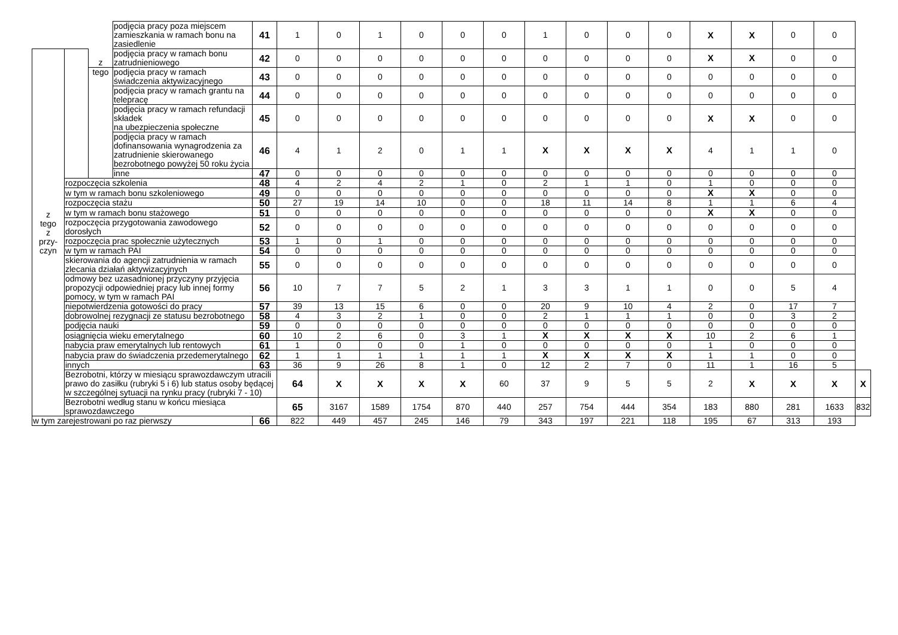| | | z | podjęcia pracy poza miejscem zamieszkania w ramach bonu na zasiedlenie | 41 | 1 | 0 | 1 | 0 | 0 | 0 | 1 | 0 | 0 | 0 | X | X | 0 | 0 | |
| z tego z przy- czyn | | | podjęcia pracy w ramach bonu zatrudnieniowego | 42 | 0 | 0 | 0 | 0 | 0 | 0 | 0 | 0 | 0 | 0 | X | X | 0 | 0 | |
| | | tego | podjęcia pracy w ramach świadczenia aktywizacyjnego | 43 | 0 | 0 | 0 | 0 | 0 | 0 | 0 | 0 | 0 | 0 | 0 | 0 | 0 | 0 | |
| | | | podjęcia pracy w ramach grantu na telepracę | 44 | 0 | 0 | 0 | 0 | 0 | 0 | 0 | 0 | 0 | 0 | 0 | 0 | 0 | 0 | |
| | | | podjęcia pracy w ramach refundacji składek na ubezpieczenia społeczne | 45 | 0 | 0 | 0 | 0 | 0 | 0 | 0 | 0 | 0 | 0 | X | X | 0 | 0 | |
| | | | podjęcia pracy w ramach dofinansowania wynagrodzenia za zatrudnienie skierowanego bezrobotnego powyżej 50 roku życia | 46 | 4 | 1 | 2 | 0 | 1 | 1 | X | X | X | X | 4 | 1 | 1 | 0 | |
| | | | inne | 47 | 0 | 0 | 0 | 0 | 0 | 0 | 0 | 0 | 0 | 0 | 0 | 0 | 0 | 0 | |
| | rozpoczęcia szkolenia | | | 48 | 4 | 2 | 4 | 2 | 1 | 0 | 2 | 1 | 1 | 0 | 1 | 0 | 0 | 0 | |
| | w tym w ramach bonu szkoleniowego | | | 49 | 0 | 0 | 0 | 0 | 0 | 0 | 0 | 0 | 0 | 0 | X | X | 0 | 0 | |
| | rozpoczęcia stażu | | | 50 | 27 | 19 | 14 | 10 | 0 | 0 | 18 | 11 | 14 | 8 | 1 | 1 | 6 | 4 | |
| | w tym w ramach bonu stażowego | | | 51 | 0 | 0 | 0 | 0 | 0 | 0 | 0 | 0 | 0 | 0 | X | X | 0 | 0 | |
| | rozpoczęcia przygotowania zawodowego dorosłych | | | 52 | 0 | 0 | 0 | 0 | 0 | 0 | 0 | 0 | 0 | 0 | 0 | 0 | 0 | 0 | |
| | rozpoczęcia prac społecznie użytecznych | | | 53 | 1 | 0 | 1 | 0 | 0 | 0 | 0 | 0 | 0 | 0 | 0 | 0 | 0 | 0 | |
| | w tym w ramach PAI | | | 54 | 0 | 0 | 0 | 0 | 0 | 0 | 0 | 0 | 0 | 0 | 0 | 0 | 0 | 0 | |
| | skierowania do agencji zatrudnienia w ramach zlecania działań aktywizacyjnych | | | 55 | 0 | 0 | 0 | 0 | 0 | 0 | 0 | 0 | 0 | 0 | 0 | 0 | 0 | 0 | |
| | odmowy bez uzasadnionej przyczyny przyjęcia propozycji odpowiedniej pracy lub innej formy pomocy, w tym w ramach PAI | | | 56 | 10 | 7 | 7 | 5 | 2 | 1 | 3 | 3 | 1 | 1 | 0 | 0 | 5 | 4 | |
| | niepotwierdzenia gotowości do pracy | | | 57 | 39 | 13 | 15 | 6 | 0 | 0 | 20 | 9 | 10 | 4 | 2 | 0 | 17 | 7 | |
| | dobrowolnej rezygnacji ze statusu bezrobotnego | | | 58 | 4 | 3 | 2 | 1 | 0 | 0 | 2 | 1 | 1 | 1 | 0 | 0 | 3 | 2 | |
| | podjęcia nauki | | | 59 | 0 | 0 | 0 | 0 | 0 | 0 | 0 | 0 | 0 | 0 | 0 | 0 | 0 | 0 | |
| | osiągnięcia wieku emerytalnego | | | 60 | 10 | 2 | 6 | 0 | 3 | 1 | X | X | X | X | 10 | 2 | 6 | 1 | |
| | nabycia praw emerytalnych lub rentowych | | | 61 | 1 | 0 | 0 | 0 | 1 | 0 | 0 | 0 | 0 | 0 | 1 | 0 | 0 | 0 | |
| | nabycia praw do świadczenia przedemerytalnego | | | 62 | 1 | 1 | 1 | 1 | 1 | 1 | X | X | X | X | 1 | 1 | 0 | 0 | |
| | innych | | | 63 | 36 | 9 | 26 | 8 | 1 | 0 | 12 | 2 | 7 | 0 | 11 | 1 | 16 | 5 | |
| | Bezrobotni, którzy w miesiącu sprawozdawczym utracili prawo do zasiłku (rubryki 5 i 6) lub status osoby będącej w szczególnej sytuacji na rynku pracy (rubryki 7 - 10) | | | | 64 | X | X | X | X | 60 | 37 | 9 | 5 | 5 | 2 | X | X | X | X |
| | Bezrobotni według stanu w końcu miesiąca sprawozdawczego | | | | 65 | 3167 | 1589 | 1754 | 870 | 440 | 257 | 754 | 444 | 354 | 183 | 880 | 281 | 1633 | 832 |
| w tym zarejestrowani po raz pierwszy | | | | 66 | 822 | 449 | 457 | 245 | 146 | 79 | 343 | 197 | 221 | 118 | 195 | 67 | 313 | 193 | |